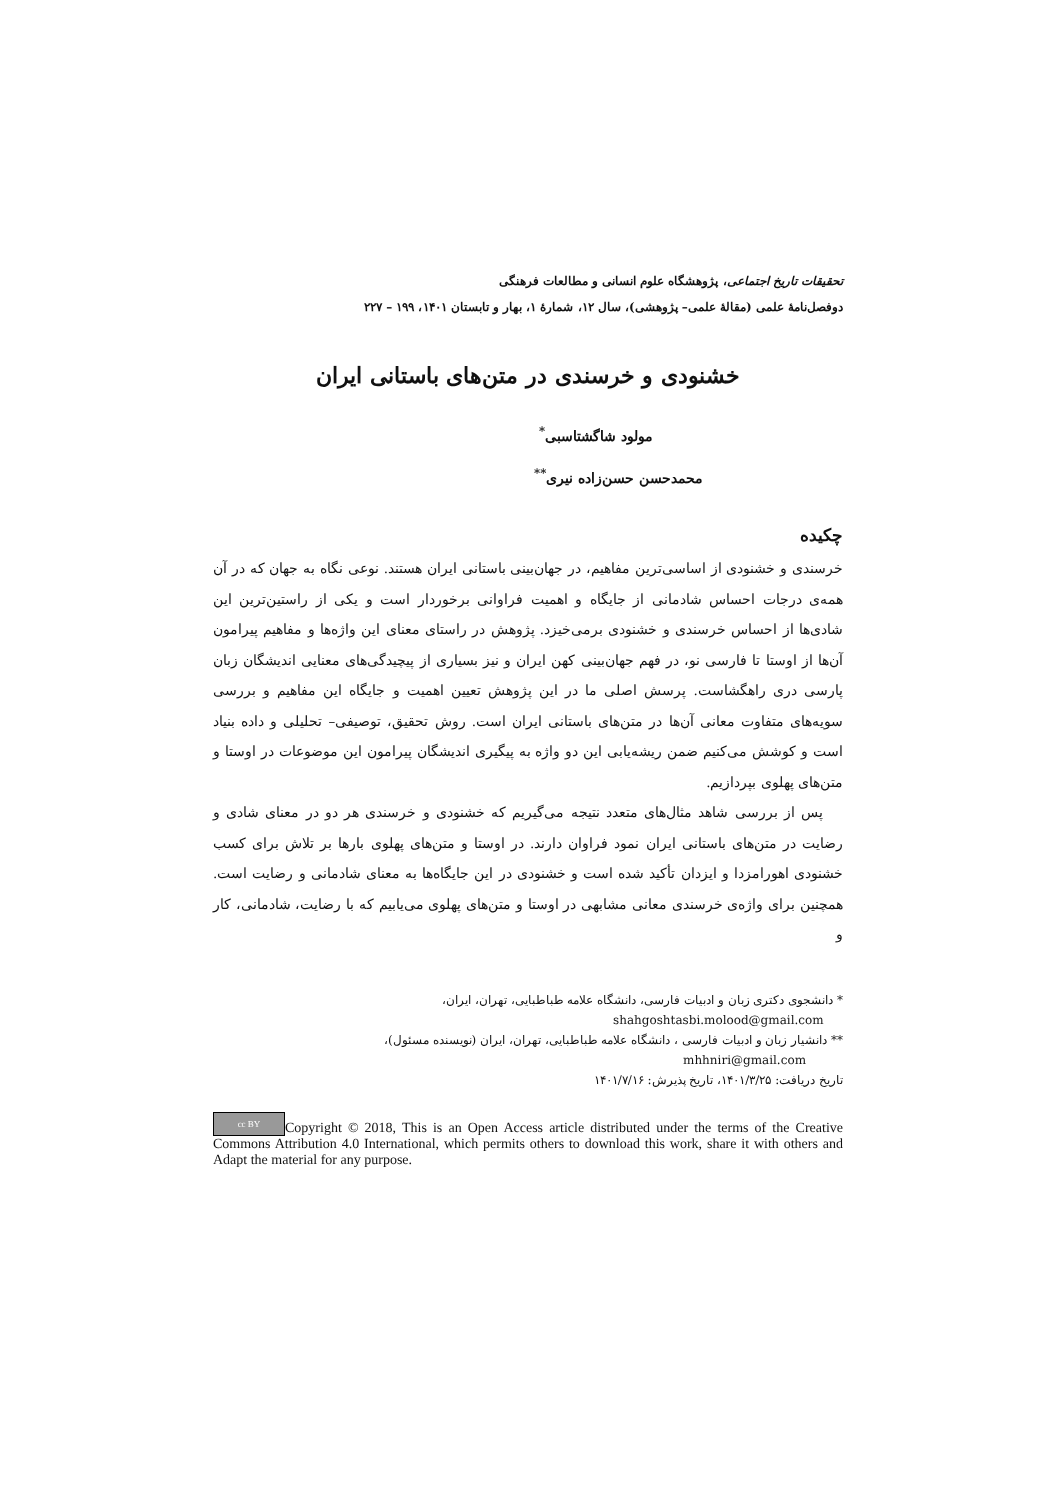تحقیقات تاریخ اجتماعی، پژوهشگاه علوم انسانی و مطالعات فرهنگی
دوفصل‌نامهٔ علمی (مقالهٔ علمی– پژوهشی)، سال ۱۲، شمارهٔ ۱، بهار و تابستان ۱۴۰۱، ۱۹۹ – ۲۲۷
خشنودی و خرسندی در متن‌های باستانی ایران
مولود شاگشتاسبی<sup>*</sup>
محمدحسن حسن‌زاده نیری<sup>**</sup>
چکیده
خرسندی و خشنودی از اساسی‌ترین مفاهیم، در جهان‌بینی باستانی ایران هستند. نوعی نگاه به جهان که در آن همه‌ی درجات احساس شادمانی از جایگاه و اهمیت فراوانی برخوردار است و یکی از راستین‌ترین این شادی‌ها از احساس خرسندی و خشنودی برمی‌خیزد. پژوهش در راستای معنای این واژه‌ها و مفاهیم پیرامون آن‌ها از اوستا تا فارسی نو، در فهم جهان‌بینی کهن ایران و نیز بسیاری از پیچیدگی‌های معنایی اندیشگان زبان پارسی دری راهگشاست. پرسش اصلی ما در این پژوهش تعیین اهمیت و جایگاه این مفاهیم و بررسی سویه‌های متفاوت معانی آن‌ها در متن‌های باستانی ایران است. روش تحقیق، توصیفی– تحلیلی و داده بنیاد است و کوشش می‌کنیم ضمن ریشه‌یابی این دو واژه به پیگیری اندیشگان پیرامون این موضوعات در اوستا و متن‌های پهلوی بپردازیم.
پس از بررسی شاهد مثال‌های متعدد نتیجه می‌گیریم که خشنودی و خرسندی هر دو در معنای شادی و رضایت در متن‌های باستانی ایران نمود فراوان دارند. در اوستا و متن‌های پهلوی بارها بر تلاش برای کسب خشنودی اهورامزدا و ایزدان تأکید شده است و خشنودی در این جایگاه‌ها به معنای شادمانی و رضایت است. همچنین برای واژه‌ی خرسندی معانی مشابهی در اوستا و متن‌های پهلوی می‌یابیم که با رضایت، شادمانی، کار و
* دانشجوی دکتری زبان و ادبیات فارسی، دانشگاه علامه طباطبایی، تهران، ایران،
shahgoshtasbi.molood@gmail.com
** دانشیار زبان و ادبیات فارسی ، دانشگاه علامه طباطبایی، تهران، ایران (نویسنده مسئول)،
mhhniri@gmail.com
تاریخ دریافت: ۱۴۰۱/۳/۲۵، تاریخ پذیرش: ۱۴۰۱/۷/۱۶
cc BY Copyright © 2018, This is an Open Access article distributed under the terms of the Creative Commons Attribution 4.0 International, which permits others to download this work, share it with others and Adapt the material for any purpose.